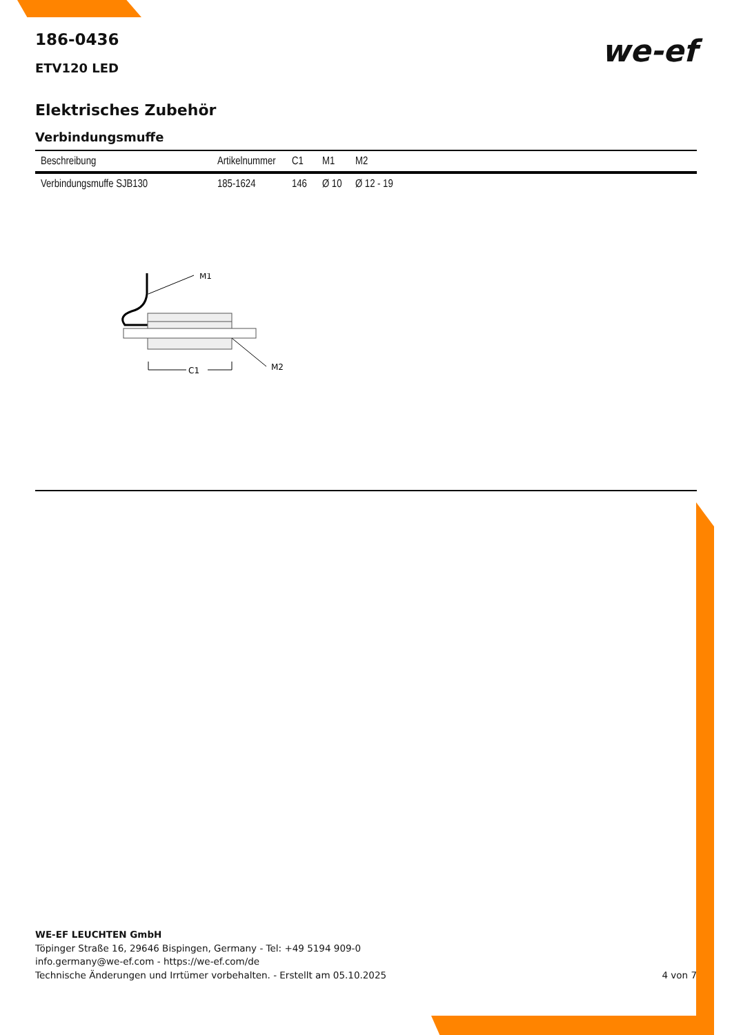we-ef
186-0436
ETV120 LED
Elektrisches Zubehör
Verbindungsmuffe
| Beschreibung | Artikelnummer | C1 | M1 | M2 |
| --- | --- | --- | --- | --- |
| Verbindungsmuffe SJB130 | 185-1624 | 146 | Ø 10 | Ø 12 - 19 |
M1
M2
C1
WE-EF LEUCHTEN GmbH
Töpinger Straße 16, 29646 Bispingen, Germany - Tel: +49 5194 909-0
info.germany@we-ef.com - https://we-ef.com/de
Technische Änderungen und Irrtümer vorbehalten. - Erstellt am 05.10.2025
4 von 7